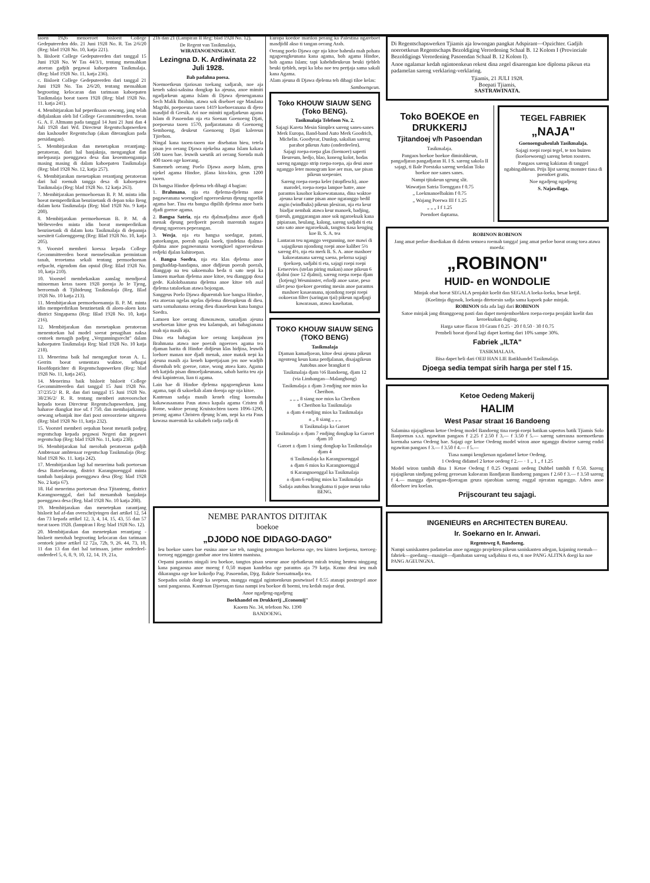taoen 1926 menoeroet bisloeit College Gedeputeerden ddo. 21 Juni 1928 No. R. Tas 2/6/20 (Reg: blad 1928 No. 10, katja 221).
b. Bisloeit College Gedeputeerden dari tanggal 15 Juni 1928 No. W Tas 44/3/1, tentang mensahkan atoeran gadjih pegawai kaboepaten Tasikmalaja. (Reg: blad 1928 No. 11, katja 236).
c. Bisloeit College Gedeputeerden dari tanggal 21 Juni 1928 No. Tas 2/6/20, tentang mensahkan begrooting kelocaran dan tarimaan kaboepaten Tasikmalaja boeat taoen 1928 (Reg: blad 1928 No. 11. katja 241).
4. Membitjarakan hal peperiksaan oewang, jang telah didjalankan oleh lid College Gecommitteerden. toean G. A. F. Altmann pada tanggal 14 Juni 21 Juni dan 4 Juli 1928 dari Wd. Directeur Regentschapswerken dan kashouder Regentschap (akan diterangkan pada persidangan).
5. Membitjarakan dan menetapkan rerantjang-peratoeran, dari hal banjaknja, mengangkat dan melepasnja poenggawa desa dan keoentoengannja masing masing di dalam kaboepaten Tasikmalaja (Reg: blad 1928 No. 12, katja 257).
6. Membitjarakan menetapkan rerantjang peratoeran dari hal roemah tangga desa di kaboepaten Tasikmalaja (Reg: blad 1928 No. 12 katja 263).
7. Membitjarakan permoehoenan B. P. M. minta idin boeat memperdirikan benzinetank di depan toko Beng dalam kota Tasikmalaja (Reg: blad 1928 No. 9 katja 200).
8. Membitjarakan permoehoenan B. P. M. di Weltevreden minta idin boeat memperdirikan benzinetank di dalam kota Tasikmalaja di depannja soesiteit Galoenggoeng (Reg: Blad 1928 No. 10, katja 205).
9. Voorstel memberi koessa kepada College Gecommitteerden boeat menselesaikan permintaan tanah, teroetama sekali tentang permoehoenan erfpacht, eigendom dan opstal (Reg: Blad 1928 No. 10, katja 210).
10. Voorstel membekaskan aanslag mendjoeal minoeman keras taoen 1928 poenja Jo Ie Tjeng, berroemah di Tjihideung Tasikmalaja (Reg. Blad 1928 No. 10 katja 213).
11. Membitjarakan permoehoenannja B. P. M. minta idin memperdirikan benzinetank di aloen-aloen kota district Singaparna (Reg: Blad 1928 No. 10, katja 216).
12. Membitjarakan dan menetapkan peratoeran menentoekan hal model soerat penagihan naksa centoek menagih padjeg „Vergunningsrecht" dalam kaboepaten Tasikmalaja Reg: blad 1928 No. 10 katja 218).
13. Menerima baik hal mengangkat toean A. L. Gerrits boeat sementara waktoe, sebagai Hoofdopzichter di Regentschapswerken (Reg: blad 1928 No. 11, katja 245).
14. Menerima baik bisloeit bisloeit College Gecommitteerden dari tanggal 15 Juni 1928 No. 37/235/2/ R. R. dan dari tanggal 15 Juni 1928 No. 38/236/2/ R. R. tentang memberi autovoorschot kepada toean Directeur Regentschapswerken, jang baharoe diangkat itoe sd. f 750. dan membajarkannja oewang sebanjak itoe dari post onvoorziene uitgaven (Reg: blad 1928 No 11, katja 232).
15. Voorstel memberi oepahan boeat menarik padjeg regentschap kepada pegawai Negeri dan pegawei regentschap (Reg: blad 1928 No. 11, katja 238).
16. Membitjarakan hal merobah peratoeran gadjih Ambtenaar ambtenaar regentschap Tasikmalaja (Reg: blad 1928 No. 11. katja 242).
17. Membitjarakan lagi hal menerima baik poetoesan desa Batoelawang, district Karangnoenggal minta tambah banjaknja poenggawa desa (Reg: blad 1928 No. 2 katja 67).
18. Hal menerima poetoesan desa Tjitanteng, district Karangnoenggal, dari hal menambah banjaknja poenggawa desa (Reg. blad 1928 No. 10 katja 208).
19. Membitjarakan dan menetepkan rarantjang bisloeit hal af-dan overschrijvingen dari artikel 12, 54 dan 73 kepada artikel 12, 3, 4, 14, 15, 43, 55 dan 57 toeat taoen 1928. (lampiran I Reg: blad 1928 No. 12).
20. Membitjarakan dan menetepkan rerantjang - bisloeit merobah begrooting kelocaran dan tarimaan oentoek jaitoe artikel 12 72a, 72b, 9, 26. 44, 73, 10, 11 dan 13 dan dari hal tarimaan, jattoe onderdeel-onderdeel 5, 6, 8, 9, 10, 12, 14, 19, 21a,
21b dan 21 (Lampiran II Reg: blad 1928 No. 12).
De Regent van Tasikmalaja,
WIRATANOENINGRAT.
Lezingna D. K. Ardiwinata 22 Juli 1928.
Bab padahna poesa.
Noemoetkeun tjariosan toekang sadjarah, noe aja keneh saksi-saksina dongkap ka ajeuna, anoe mimiti ngadjarkeun agama Islam di Djawa djenenganana Sech Malik Ibrahim, atawa sok diseboet oge Maulana Magribi, poepoesna taoen 1419 koeboeranana di djero masdjid di Gresik. Ari noe mimiti ngadjarkeun agama Islam di Pasoendan nja eta Soenan Goenoeng Djati, poepoesna taoen 1570, padjaratanana di Goenoeng Semboeng, deukeut Goenoeng Djati kalereun Tjirebon.
Ningal kana taoen-taoen noe disebatan bieu, tetela pisan jen oerang Djawa njekelna agama Islam kakara 500 taoen bae. leuwih saeutik ari oerang Soenda mah 400 taoen oge koerang.
Samemeh oerang Poelo Djawa asoep Islam, geus njekel agama Hindoe, jilana kira-kira, geus 1200 taoen.
Di bangsa Hindoe djelema teh dibagi 4 bagian:
1. Brahmana, nja eta djelema-djelema anoe pagaweanana woengkoel ngoeroeskeun djeung ngoelik agama bae. Tina eta bangsa dipilih djelema anoe baris djadi goeroe agama.
2. Bangsa Satria, nja eta djalmadjalma anoe djadi menak djeung perdjoerit poerah marentah nagara djeung ngoeroes peperangan.
3. Wesja, nja eta bangsa soedagar, patani, patoekangan, poerah ngala laoek, tjindekna djalma-djalma anoe pagaweanana woengkoel ngoeroeskeun redjeki djalan kahiroepan.
4. Bangsa Soedra, nja eta klas djelema anoe panghaddap-handapna, anoe didjieun poerah poerah, dianggap na teu sakoemaha beda ti sato nepi ka lamoen maehan djelema anoe kitoe, teu dianggap dosa gede. Kalolobaanana djelema anoe kitoe teh asal djelema tataloekan atawa bojongan.
Sanggeus Poelo Djawa diparentah koe bangsa Hindoe, eta atoeran ngelas ngelas djelema diterapkeun di dieu. sarta somahanana oerang dieu diasoekeun kana bangsa Soedra.
Lamoen koe oerang diawasawas, sanadjan ajeuna seseboetan kitoe geus teu kalampah, ari babagianana mah nja masih aja.
Dina eta babagian koe oerang kanjahoan jen Brahmana atawa noe poerah ngoeroes agama tea djaman harita di Hindoe didjieun klas hidjina, leuwih loehoer manan noe djadi menak, anoe matak nepi ka ajeuna masih aja keneh kapertjajaan jen noe wadjib disembah teh: goeroe, ratoe, wong atoea karo. Agama teh katjida pisan dimoeljakeunana, sabab harita teu aja deui kapinteran, lian ti agama.
Lain bae di Hindoe djelema ngagoengkeun kana agama, tapi di sakoeliah alam doenja oge nja kitoe.
Kantenan sadaja masih keneh eling koemaha kakawasaanana Paus atawa kapala agama Cristen di Rome, waktoe perang Kruistochten taoen 1096-1290, perang agama Christen djeung Is'am, nepi ka eta Paus kawasa marentah ka sakabeh radja radja di
Europa koedoe marilon perang ka Palestina ngareboet masdjidil akso ti tangan oerang Arab.
Oerang poelo Djawa oge nja kitoe baheula mah pohara ngagoengkeunana kana agama, boh agama Hindoe, boh agama Islam; tapi kabehdieukeun beuki tjebleh beuki tjebleh, nepi ka loba noe teu pertjaja sama sakali kana Agama.
Alam ajeuna di Djawa djelema teh dibagi tiloe kelas:
Samboengeun.
Toko KHOUW SIAUW SENG (Toko BENG).
Tasikmalaja Telefoon No. 2.
Sajagi Kareta Mesin Simplex sareng sanes-sanes Merk Europa, Band-band Auto Merk Goodrich, Michelin. Goodyear, Dunlop, sakalian sareng parabot pikeun Auto (onderdeelen).
Sajagi roepa-roepa glas (loemoer) saperti Beureum, hedjo, blao, koneng kolot, bodas sareng nganggo strip roepa-roepa, aja deui anoe nganggo leter monogram koe aer mas, sae pisan pikeun soepenier.
Sareng roepa-roepa keler (stopflesch), anoe marodel, roepa-roepa lampoe batre, anoe parantos kasohor kakoewatanana, dina waktoe ajeuna keur rame pisan anoe ngaranggo bedil angin (windbuks) pikeun plesiran, nja eta keur biadjar nembak atawa keur manoek, badjing, tjareuh, ganggarangan anoe sok ngaroeksak kana pipiaraan, heulang, kalong, sareng sadjabi ti eta sato sato anoe ngaroeksak, tangtos tiasa kenging koe B. S. A. tea
Lantaran teu nganggo vergunning, noe mawi di sajagikeun njondong roepi anoe kaliber 5½ sareng 4½, nja eta merk B. S. A. anoe mashoer kakoeatanana sareng saena, pelorna sajagi tjoekoep, sadjabi ti eta, sajagi roepi roepi Eetservies (stelan piring makan) anoe pikeun 6 djalmi (noe 12 djalmi), sareng roepa roepa djam (lotjeng) Wesminster, erlodji anoe sarae, peso silet peso tjoekoer goenting mesin anoe parantos mashoer kasaeanana, njondong roepi roepi ookoeran filter (saringan tjai) pikeun ngadjagi kawarasan, atawa kasehatan.
TOKO KHOUW SIAUW SENG (TOKO BENG)
Tasikmalaja
Djaman kamadjoean, kitoe deui ajeuna pikeun ngenteng keun kana perdjalanan, disajagikeun Autobus anoe brangkat ti
Tasikmalaja djam ½6 Bandoeng, djam 12
(via Limbangan—Malangbong)
Tasikmalaja ± djam 3 endjing noe mios ka Cheribon.
„ „ „ 8 siang noe mios ka Cheribon
ti Cheribon ka Tasikmalaja
± djam 4 endjing mios ka Tasikmalaja
± „ 8 siang „ „ „
ti Tasikmalaja ka Garoet
Tasikmalaja ± djam 7 endjing dongkap ka Garoet djam 10
Garoet ± djam 1 siang dongkap ka Tasikmalaja djam 4
ti Tasikmalaja ka Karangnoenggal
± djam 6 mios ka Karangnoenggal
ti Karangnoenggal ka Tasikmalaja
± djam 6 endjing mios ka Tasikmalaja
Sadaja autobus brangkatna ti pajoe neun toko BENG.
NEMBE PARANTOS DITJITAK
boekoe
„DJODO NOE DIDAGO-DAGO"
Ieu boekoe sanes bae eusina anoe sae teh, nanging potongan boekoena oge, teu kinten loetjoena, toeroeg-toeroeg ngganggo gambar anoe teu kinten manisna.
Oepami parantos ningali ieu boekoe, tangtos pisan seueur anoe njebatkeun mirah teuing henteu ninggang kana pangaosna anoe moeng f 0,50 mapan kandelna oge parantos aja 79 katja. Komo deui ieu mah dikarangna oge koe kokodjo Pag. Pasoendan, Djrg. Bakrie Soeraatmadja tea.
Soepados oolah doegi ka seepeun, mangga enggal ngintoenkeun postwissel f 0.55 atanapi postzegel anoe sami pangaosna. Kantenan Djoeragan tiasa nampi ieu boekoe di boemi, teu kedah majar deui.
Anoe ngadjeng-ngadjeng
Boekhandel en Drukkerij „Economij"
Kaoem No. 34, telefoon No. 1390
BANDOENG.
Di Regentschapswerken Tjiamis aja lowongan pangkat Adspirant—Opzichter. Gadjih noeroetkeun Regentschaps Bezoldiging Verordening Schaal B. 12 Kolom I (Provinciale Bezoldigings Verordening Pasoendan Schaal B. 12 Kolom I).
Anoe ngalamar kedah ngintoenkeun rekest dina zegel disarengan koe diploma pikeun eta padamelan sareng verklaring-verklaring.
Tjiamis, 21 JULI 1928.
Boepati Tjiamis,
SASTRAWINATA.
Toko BOEKOE en DRUKKERIJ
Tjitandoej v/h Pasoendan
Tasikmalaja.
Pangaos boekoe boekoe dimirahkeun, pangadjaran pangadjaran H. I S. sareng sakola II sajagi, ti Bale Poestaka sareng wedalan Toko boekoe noe sanes sanes.
Nampi tjitakeun sgeung slit.
Wawatjan Satria Toenggara f 0.75
„ Loekmanoelbakim f 0.75
„ Wajang Poerwa III f 1.25
„ „ „ I f 1.25
Poendoet daptarna.
TEGEL FABRIEK
„NAJA"
Goenoengsabeulah Tasikmalaja.
Sajagi roepi roepi tegel, te ton buizen (koeloewoeng) sareng beton roosters.
Pangaos sareng kakiatan di tanggel ngabingahkeun. Prijs lijst sareng monster tiasa di poendoet gratis.
Noe ngadjeng ngadjeng
S. Najawilaga.
ROBINON ROBINON
Jang amat perloe disediakan di dalem semoea roemah tangga! jang amat perloe boeat orang toea atawa moeda:
„ROBINON"
HUID- en WONDOLIE
Minjak obat boeat SEGALA penjakit koelit dan SEGALA loeka-loeka, besar ketjil.
(Koelitnja digosok, loekanja ditetoesin sadja sama kapoek pake minjak.
ROBINON tida ada lagi dari ROBINON
Satoe minjak jang ditanggoeng pasti dan dapet menjemboehken roepa-roepa penjakit koelit dan keroeksakan daging.
Harga satoe flacon 10 Gram f 0.25 · 20 f 0.50 · 30 f 0.75
Pembeli boeat djoeal lagi dapet korting dari 10% sampe 30%.
Fabriek „ILTA"
TASIKMALAJA.
Bisa dapet beli dari OEIJ HAN LIE Batikhandel Tasikmalaja.
Djoega sedia tempat sirih harga per stel f 15.
Ketoe Oedeng Makerij
HALIM
West Pasar straat 16 Bandoeng
Salamina njajagikeun ketoe Oedeng model Bandoeng tina roepi-roepi batikan sapertos batik Tjiamis Solo Banjoemas s.s.t. ngawitan pangaos f 2.25 f 2.50 f 3,— f 3.50 f 5.— sareng saterasna noemoetkeun koemaha saena Oedeng bae. Sajagi oge ketoe Oedeng model wiron anoe nganggo diwiroe sareng endol ngawitan pangaos f 3.— f 3.50 f 4.— f 5.—
Tiasa nampi kengkenan ngadamel ketoe Oedeng.
1 Oedeng didamel 2 ketoe oedeng f 2.— · 1 „ 1 „ f 1.25
Model wiron tambih dina 1 Ketoe Oedeng f 0.25 Oepami oedeng Dubbel tambih f 0,50. Sareng njajagikeun sindjang poleng geroesan kaloearan Bandjaran Bandoeng pangaos f 2.60 f 3.— f 3.50 sareng f 4.— mangga djoeragan-djoeragan geura njarobian sareng enggal njeratan nganggo. Adres anoe diloehoer ieu koelan.
Prijscourant teu sajagi.
INGENIEURS en ARCHITECTEN BUREAU.
Ir. Soekarno en Ir. Anwari.
Regentsweg 8, Bandoeng.
Nampi saniskanten padamelan anoe nganggo projekten pikeun saniskanten adegan, kajaning roemah—fabriek—goedang—masigit—djambatan sareng sadjabina ti eta, ti noe PANG ALITNA doegi ka noe PANG AGEUNGNA.